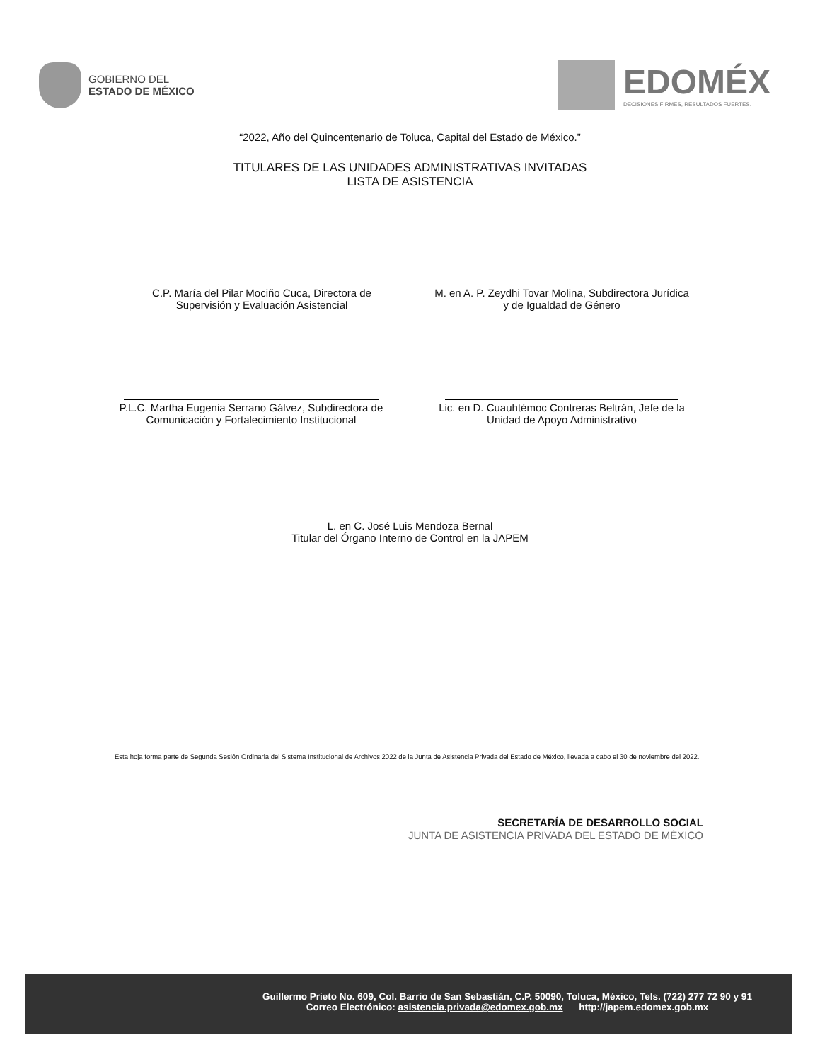GOBIERNO DEL
ESTADO DE MÉXICO
EDOMÉX
DECISIONES FIRMES, RESULTADOS FUERTES.
“2022, Año del Quincentenario de Toluca, Capital del Estado de México.”
TITULARES DE LAS UNIDADES ADMINISTRATIVAS INVITADAS
LISTA DE ASISTENCIA
C.P. María del Pilar Mociño Cuca, Directora de Supervisión y Evaluación Asistencial
M. en A. P. Zeydhi Tovar Molina, Subdirectora Jurídica y de Igualdad de Género
P.L.C. Martha Eugenia Serrano Gálvez, Subdirectora de Comunicación y Fortalecimiento Institucional
Lic. en D. Cuauhtémoc Contreras Beltrán, Jefe de la Unidad de Apoyo Administrativo
L. en C. José Luis Mendoza Bernal
Titular del Órgano Interno de Control en la JAPEM
Esta hoja forma parte de Segunda Sesión Ordinaria del Sistema Institucional de Archivos 2022 de la Junta de Asistencia Privada del Estado de México, llevada a cabo el 30 de noviembre del 2022. -----------------------------------------------------------------------------------
SECRETARÍA DE DESARROLLO SOCIAL
JUNTA DE ASISTENCIA PRIVADA DEL ESTADO DE MÉXICO
Guillermo Prieto No. 609, Col. Barrio de San Sebastián, C.P. 50090, Toluca, México, Tels. (722) 277 72 90 y 91
Correo Electrónico: asistencia.privada@edomex.gob.mx http://japem.edomex.gob.mx